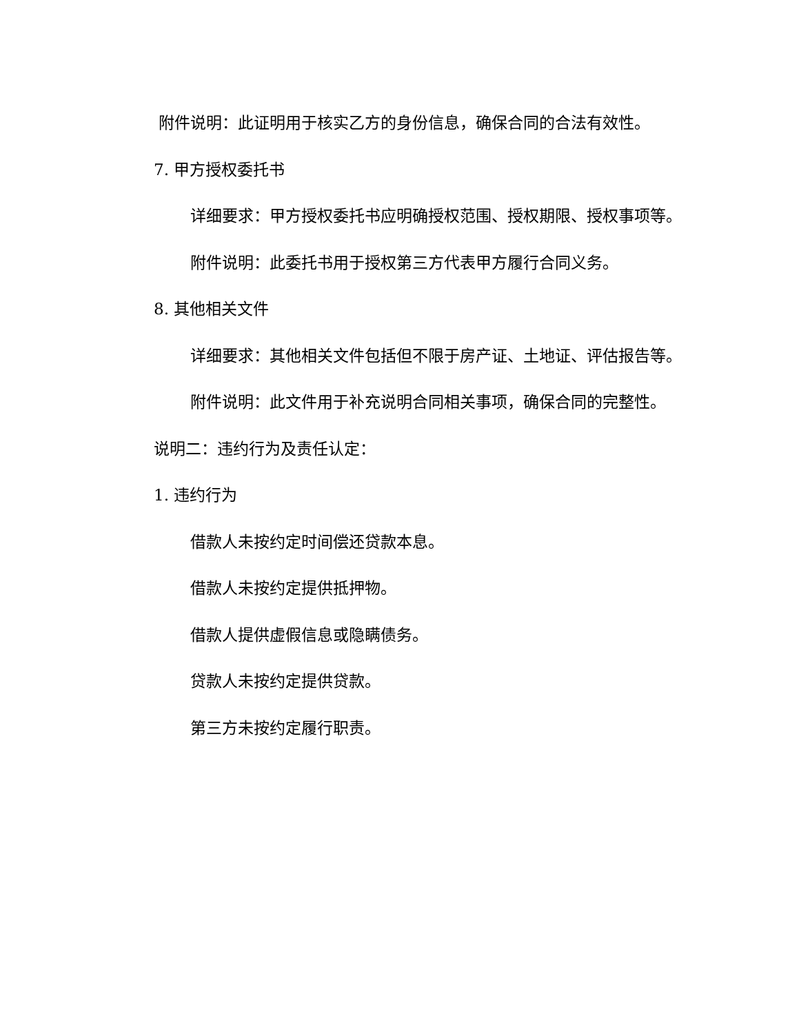附件说明：此证明用于核实乙方的身份信息，确保合同的合法有效性。
7. 甲方授权委托书
详细要求：甲方授权委托书应明确授权范围、授权期限、授权事项等。
附件说明：此委托书用于授权第三方代表甲方履行合同义务。
8. 其他相关文件
详细要求：其他相关文件包括但不限于房产证、土地证、评估报告等。
附件说明：此文件用于补充说明合同相关事项，确保合同的完整性。
说明二：违约行为及责任认定：
1. 违约行为
借款人未按约定时间偿还贷款本息。
借款人未按约定提供抵押物。
借款人提供虚假信息或隐瞒债务。
贷款人未按约定提供贷款。
第三方未按约定履行职责。